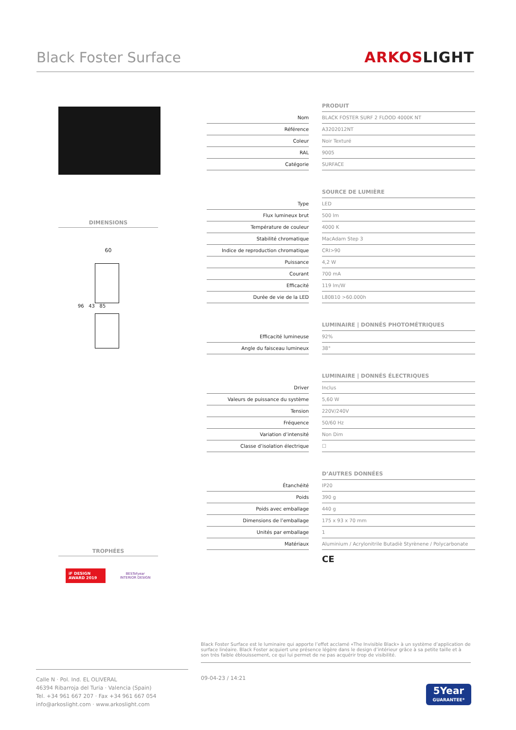Black Foster Surface ARKOSLIGHT
DIMENSIONS
60
96 43 85
TROPHÉES
iF DESIGN AWARD 2019
BESTofyear
INTERIOR DESIGN
| | | PRODUIT |
| Nom | | BLACK FOSTER SURF 2 FLOOD 4000K NT |
| Référence | | A3202012NT |
| Coleur | | Noir Texturé |
| RAL | | 9005 |
| Catégorie | | SURFACE |
| | | SOURCE DE LUMIÈRE |
| Type | | LED |
| Flux lumineux brut | | 500 lm |
| Température de couleur | | 4000 K |
| Stabilité chromatique | | MacAdam Step 3 |
| Indice de reproduction chromatique | | CRI>90 |
| Puissance | | 4,2 W |
| Courant | | 700 mA |
| Efficacité | | 119 lm/W |
| Durée de vie de la LED | | L80B10 >60.000h |
| | | LUMINAIRE / DONNÉS PHOTOMÉTRIQUES |
| Efficacité lumineuse | | 92% |
| Angle du faisceau lumineux | | 38° |
| | | LUMINAIRE / DONNÉS ÉLECTRIQUES |
| Driver | | Inclus |
| Valeurs de puissance du système | | 5,60 W |
| Tension | | 220V/240V |
| Fréquence | | 50/60 Hz |
| Variation d’intensité | | Non Dim |
| Classe d’isolation électrique | | ☐ |
| | | D’AUTRES DONNÉES |
| Étanchéité | | IP20 |
| Poids | | 390 g |
| Poids avec emballage | | 440 g |
| Dimensions de l’emballage | | 175 x 93 x 70 mm |
| Unités par emballage | | 1 |
| Matériaux | | Aluminium / Acrylonitrile Butadiè Styrènene / Polycarbonate |
| | | CE |
Black Foster Surface est le luminaire qui apporte l’effet acclamé «The Invisible Black» à un système d’application de surface linéaire. Black Foster acquiert une présence légère dans le design d’intérieur grâce à sa petite taille et à son très faible éblouissement, ce qui lui permet de ne pas acquérir trop de visibilité.
Calle N · Pol. Ind. EL OLIVERAL
46394 Ribarroja del Turia · Valencia (Spain)
Tel. +34 961 667 207 · Fax +34 961 667 054
info@arkoslight.com · www.arkoslight.com
09-04-23 / 14:21
5Year
GUARANTEE*